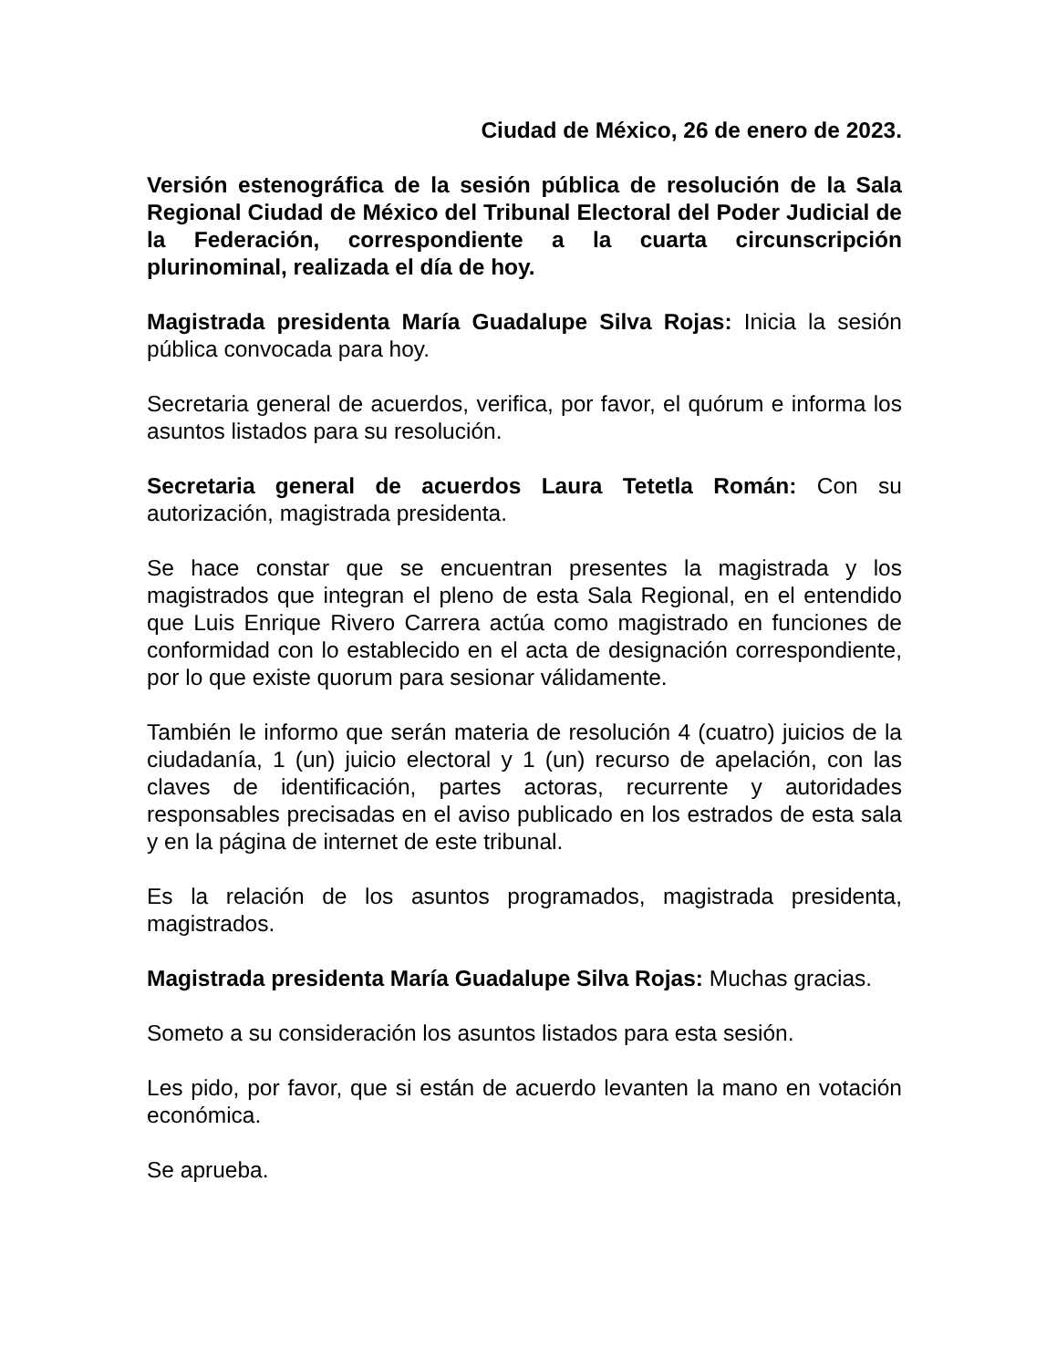Ciudad de México, 26 de enero de 2023.
Versión estenográfica de la sesión pública de resolución de la Sala Regional Ciudad de México del Tribunal Electoral del Poder Judicial de la Federación, correspondiente a la cuarta circunscripción plurinominal, realizada el día de hoy.
Magistrada presidenta María Guadalupe Silva Rojas: Inicia la sesión pública convocada para hoy.
Secretaria general de acuerdos, verifica, por favor, el quórum e informa los asuntos listados para su resolución.
Secretaria general de acuerdos Laura Tetetla Román: Con su autorización, magistrada presidenta.
Se hace constar que se encuentran presentes la magistrada y los magistrados que integran el pleno de esta Sala Regional, en el entendido que Luis Enrique Rivero Carrera actúa como magistrado en funciones de conformidad con lo establecido en el acta de designación correspondiente, por lo que existe quorum para sesionar válidamente.
También le informo que serán materia de resolución 4 (cuatro) juicios de la ciudadanía, 1 (un) juicio electoral y 1 (un) recurso de apelación, con las claves de identificación, partes actoras, recurrente y autoridades responsables precisadas en el aviso publicado en los estrados de esta sala y en la página de internet de este tribunal.
Es la relación de los asuntos programados, magistrada presidenta, magistrados.
Magistrada presidenta María Guadalupe Silva Rojas: Muchas gracias.
Someto a su consideración los asuntos listados para esta sesión.
Les pido, por favor, que si están de acuerdo levanten la mano en votación económica.
Se aprueba.